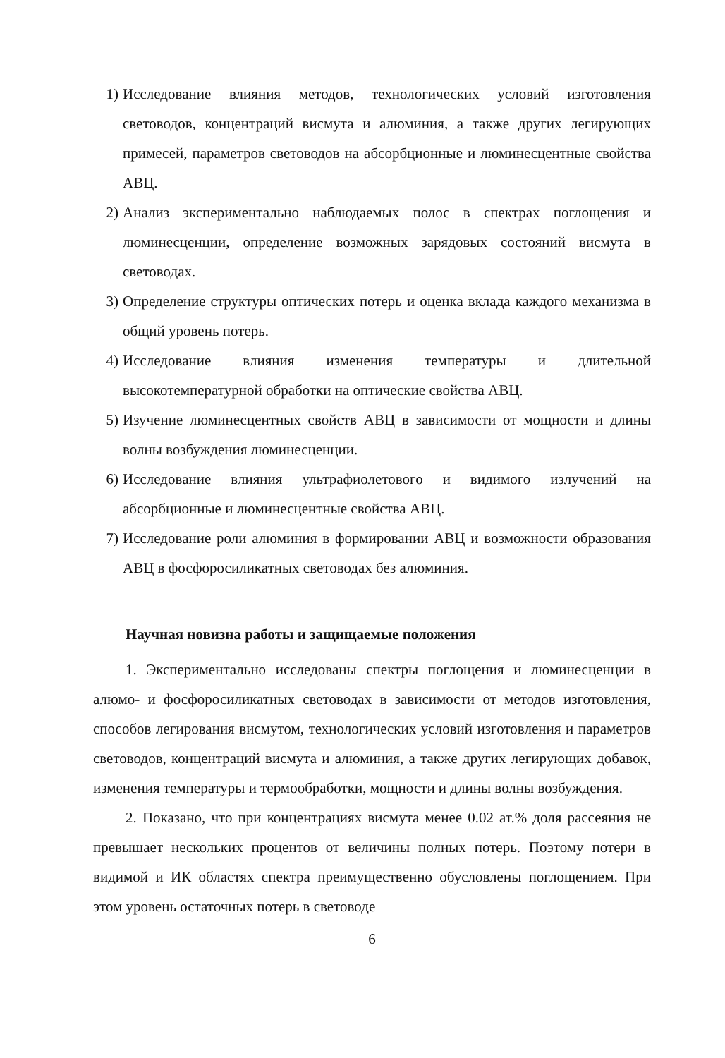1) Исследование влияния методов, технологических условий изготовления световодов, концентраций висмута и алюминия, а также других легирующих примесей, параметров световодов на абсорбционные и люминесцентные свойства АВЦ.
2) Анализ экспериментально наблюдаемых полос в спектрах поглощения и люминесценции, определение возможных зарядовых состояний висмута в световодах.
3) Определение структуры оптических потерь и оценка вклада каждого механизма в общий уровень потерь.
4) Исследование влияния изменения температуры и длительной высокотемпературной обработки на оптические свойства АВЦ.
5) Изучение люминесцентных свойств АВЦ в зависимости от мощности и длины волны возбуждения люминесценции.
6) Исследование влияния ультрафиолетового и видимого излучений на абсорбционные и люминесцентные свойства АВЦ.
7) Исследование роли алюминия в формировании АВЦ и возможности образования АВЦ в фосфоросиликатных световодах без алюминия.
Научная новизна работы и защищаемые положения
1. Экспериментально исследованы спектры поглощения и люминесценции в алюмо- и фосфоросиликатных световодах в зависимости от методов изготовления, способов легирования висмутом, технологических условий изготовления и параметров световодов, концентраций висмута и алюминия, а также других легирующих добавок, изменения температуры и термообработки, мощности и длины волны возбуждения.
2. Показано, что при концентрациях висмута менее 0.02 ат.% доля рассеяния не превышает нескольких процентов от величины полных потерь. Поэтому потери в видимой и ИК областях спектра преимущественно обусловлены поглощением. При этом уровень остаточных потерь в световоде
6